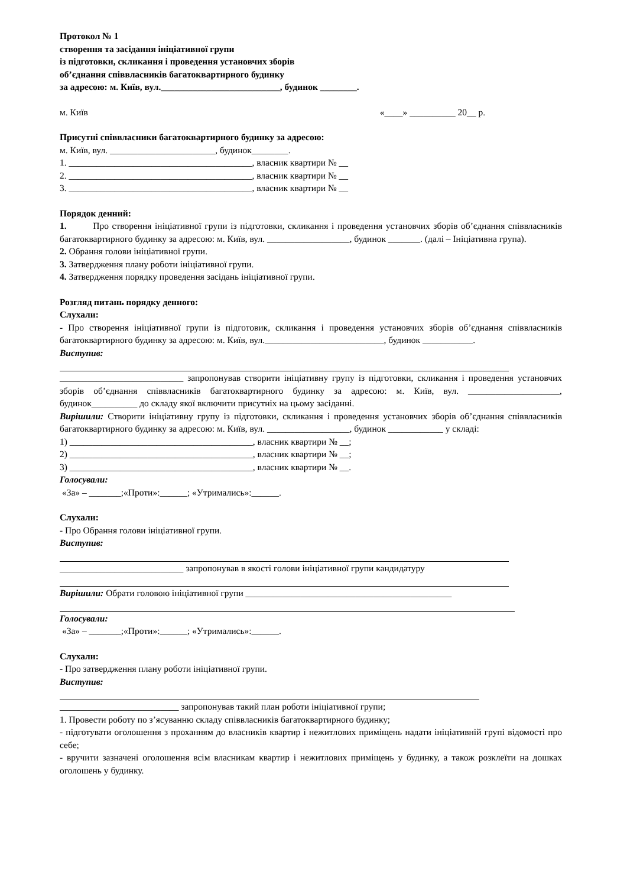Протокол № 1
створення та засідання ініціативної групи
із підготовки, скликання і проведення установчих зборів
об’єднання співвласників багатоквартирного будинку
за адресою: м. Київ, вул.__________________________, будинок ________.
м. Київ «____» __________ 20__ р.
Присутні співвласники багатоквартирного будинку за адресою:
м. Київ, вул. _______________________, будинок________.
1. ________________________________________, власник квартири № __
2. ________________________________________, власник квартири № __
3. ________________________________________, власник квартири № __
Порядок денний:
1. Про створення ініціативної групи із підготовки, скликання і проведення установчих зборів об’єднання співвласників багатоквартирного будинку за адресою: м. Київ, вул. __________________, будинок _______. (далі – Ініціативна група).
2. Обрання голови ініціативної групи.
3. Затвердження плану роботи ініціативної групи.
4. Затвердження порядку проведення засідань ініціативної групи.
Розгляд питань порядку денного:
Слухали:
- Про створення ініціативної групи із підготовик, скликання і проведення установчих зборів об’єднання співвласників багатоквартирного будинку за адресою: м. Київ, вул.__________________________, будинок ___________.
Виступив:
___________________________ запропонував створити ініціативну групу із підготовки, скликання і проведення установчих зборів об’єднання співвласників багатоквартирного будинку за адресою: м. Київ, вул. ____________________, будинок__________ до складу якої включити присутніх на цьому засіданні.
Вирішили: Створити ініціативну групу із підготовки, скликання і проведення установчих зборів об’єднання співвласників багатоквартирного будинку за адресою: м. Київ, вул. __________________, будинок ____________ у складі:
1) ________________________________________, власник квартири № __;
2) ________________________________________, власник квартири № __;
3) ________________________________________, власник квартири № __.
Голосували:
«За» – _______;«Проти»:______; «Утримались»:______.
Слухали:
- Про Обрання голови ініціативної групи.
Виступив:
___________________________ запропонував в якості голови ініціативної групи кандидатуру
Вирішили: Обрати головою ініціативної групи _____________________________________________
Голосували:
«За» – _______;«Проти»:______; «Утримались»:______.
Слухали:
- Про затвердження плану роботи ініціативної групи.
Виступив:
__________________________ запропонував такий план роботи ініціативної групи;
1. Провести роботу по з’ясуванню складу співвласників багатоквартирного будинку;
- підготувати оголошення з проханням до власників квартир і нежитлових приміщень надати ініціативній групі відомості про себе;
- вручити зазначені оголошення всім власникам квартир і нежитлових приміщень у будинку, а також розклеїти на дошках оголошень у будинку.